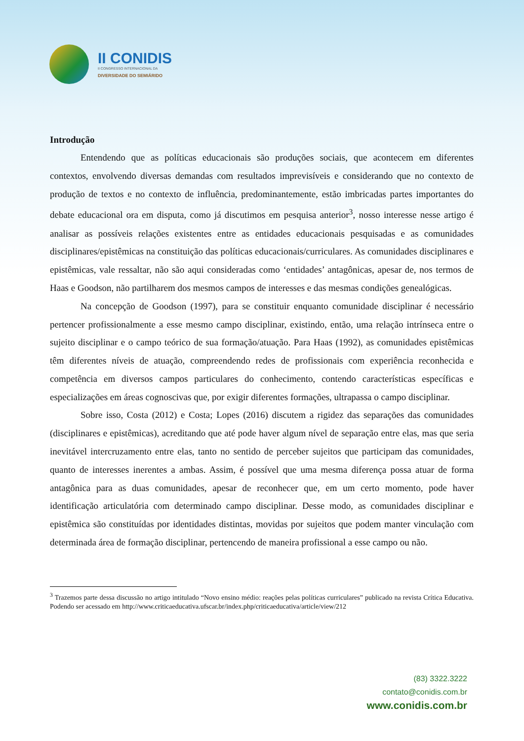II CONIDIS
II CONGRESSO INTERNACIONAL DA
DIVERSIDADE DO SEMIÁRIDO
Introdução
Entendendo que as políticas educacionais são produções sociais, que acontecem em diferentes contextos, envolvendo diversas demandas com resultados imprevisíveis e considerando que no contexto de produção de textos e no contexto de influência, predominantemente, estão imbricadas partes importantes do debate educacional ora em disputa, como já discutimos em pesquisa anterior<sup>3</sup>, nosso interesse nesse artigo é analisar as possíveis relações existentes entre as entidades educacionais pesquisadas e as comunidades disciplinares/epistêmicas na constituição das políticas educacionais/curriculares. As comunidades disciplinares e epistêmicas, vale ressaltar, não são aqui consideradas como ‘entidades’ antagônicas, apesar de, nos termos de Haas e Goodson, não partilharem dos mesmos campos de interesses e das mesmas condições genealógicas.
Na concepção de Goodson (1997), para se constituir enquanto comunidade disciplinar é necessário pertencer profissionalmente a esse mesmo campo disciplinar, existindo, então, uma relação intrínseca entre o sujeito disciplinar e o campo teórico de sua formação/atuação. Para Haas (1992), as comunidades epistêmicas têm diferentes níveis de atuação, compreendendo redes de profissionais com experiência reconhecida e competência em diversos campos particulares do conhecimento, contendo características específicas e especializações em áreas cognoscivas que, por exigir diferentes formações, ultrapassa o campo disciplinar.
Sobre isso, Costa (2012) e Costa; Lopes (2016) discutem a rigidez das separações das comunidades (disciplinares e epistêmicas), acreditando que até pode haver algum nível de separação entre elas, mas que seria inevitável intercruzamento entre elas, tanto no sentido de perceber sujeitos que participam das comunidades, quanto de interesses inerentes a ambas. Assim, é possível que uma mesma diferença possa atuar de forma antagônica para as duas comunidades, apesar de reconhecer que, em um certo momento, pode haver identificação articulatória com determinado campo disciplinar. Desse modo, as comunidades disciplinar e epistêmica são constituídas por identidades distintas, movidas por sujeitos que podem manter vinculação com determinada área de formação disciplinar, pertencendo de maneira profissional a esse campo ou não.
<sup>3</sup> Trazemos parte dessa discussão no artigo intitulado “Novo ensino médio: reações pelas políticas curriculares” publicado na revista Crítica Educativa. Podendo ser acessado em http://www.criticaeducativa.ufscar.br/index.php/criticaeducativa/article/view/212
(83) 3322.3222
contato@conidis.com.br
www.conidis.com.br